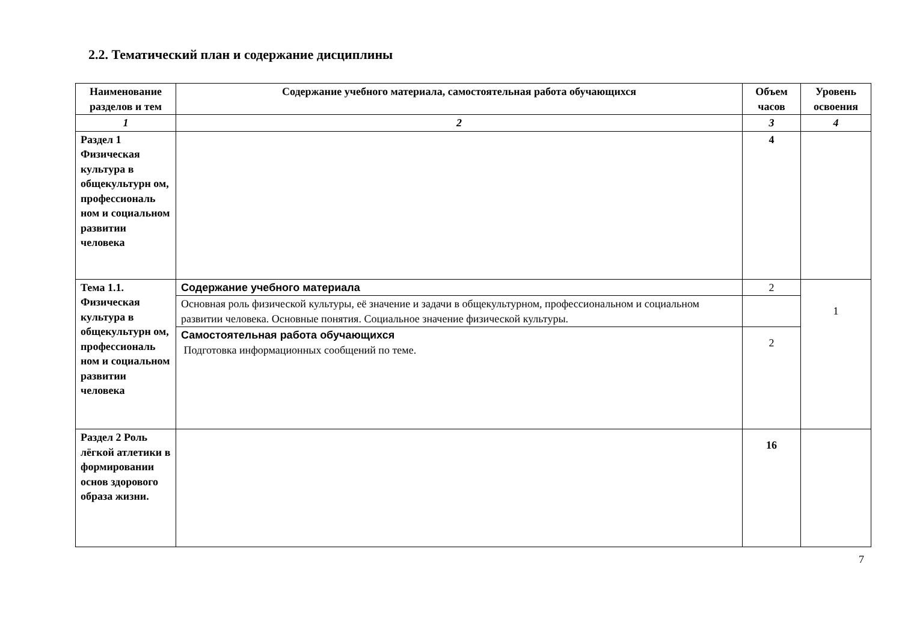2.2. Тематический план и содержание дисциплины
| Наименование разделов и тем | Содержание учебного материала, самостоятельная работа обучающихся | Объем часов | Уровень освоения |
| --- | --- | --- | --- |
| 1 | 2 | 3 | 4 |
| Раздел 1 Физическая культура в общекультурн ом, профессиональ ном и социальном развитии человека | | 4 | |
| Тема 1.1. Физическая культура в общекультурн ом, профессиональ ном и социальном развитии человека | Содержание учебного материала | 2 | 1 |
| | Основная роль физической культуры, её значение и задачи в общекультурном, профессиональном и социальном развитии человека. Основные понятия. Социальное значение физической культуры. | | |
| | Самостоятельная работа обучающихся Подготовка информационных сообщений по теме. | 2 | |
| Раздел 2 Роль лёгкой атлетики в формировании основ здорового образа жизни. | | 16 | |
7